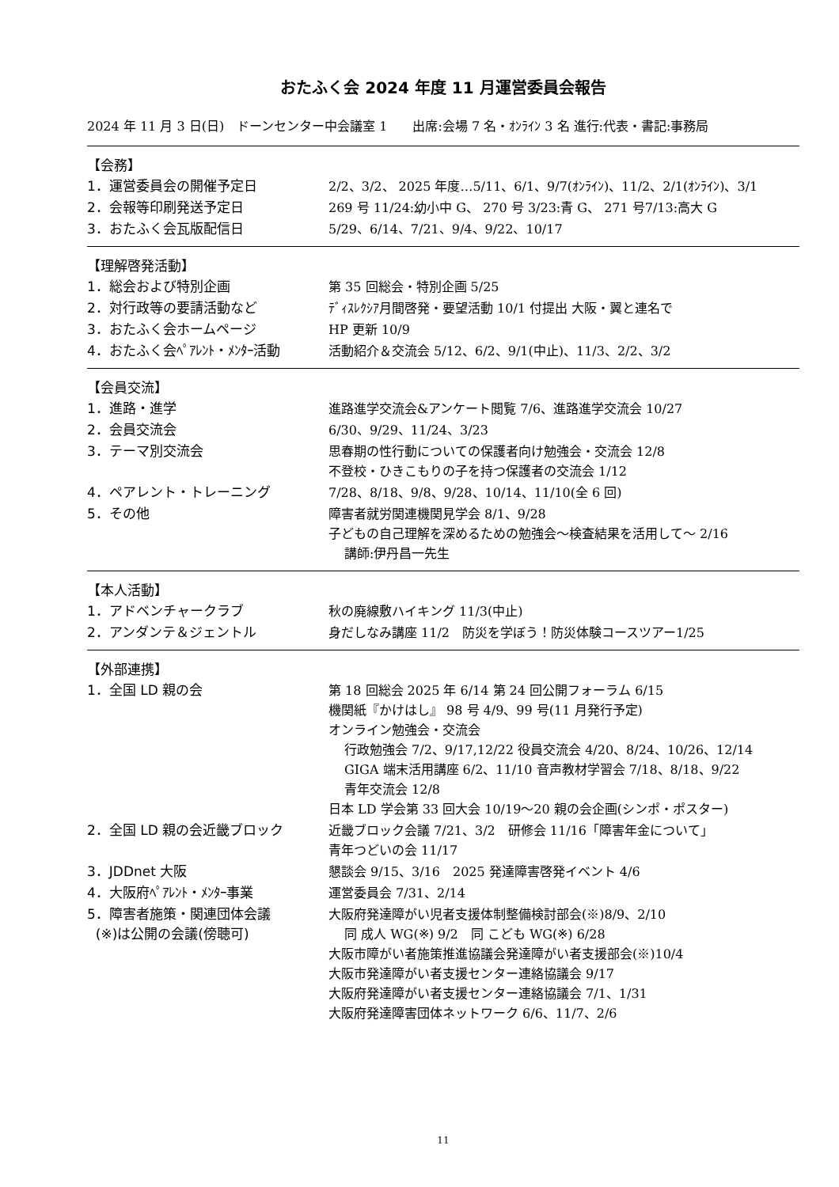おたふく会 2024 年度 11 月運営委員会報告
2024 年 11 月 3 日(日)　ドーンセンター中会議室 1　　出席:会場 7 名・ｵﾝﾗｲﾝ 3 名 進行:代表・書記:事務局
【会務】
| 1．運営委員会の開催予定日 | 2/2、3/2、 2025 年度…5/11、6/1、9/7(ｵﾝﾗｲﾝ)、11/2、2/1(ｵﾝﾗｲﾝ)、3/1 |
| 2．会報等印刷発送予定日 | 269 号 11/24:幼小中 G、 270 号 3/23:青 G、 271 号7/13:高大 G |
| 3．おたふく会瓦版配信日 | 5/29、6/14、7/21、9/4、9/22、10/17 |
【理解啓発活動】
| 1．総会および特別企画 | 第 35 回総会・特別企画 5/25 |
| 2．対行政等の要請活動など | ﾃﾞｨｽﾚｸｼｱ月間啓発・要望活動 10/1 付提出 大阪・翼と連名で |
| 3．おたふく会ホームページ | HP 更新 10/9 |
| 4．おたふく会ﾍﾟｱﾚﾝﾄ・ﾒﾝﾀｰ活動 | 活動紹介＆交流会 5/12、6/2、9/1(中止)、11/3、2/2、3/2 |
【会員交流】
| 1．進路・進学 | 進路進学交流会&アンケート閲覧 7/6、進路進学交流会 10/27 |
| 2．会員交流会 | 6/30、9/29、11/24、3/23 |
| 3．テーマ別交流会 | 思春期の性行動についての保護者向け勉強会・交流会 12/8 不登校・ひきこもりの子を持つ保護者の交流会 1/12 |
| 4．ペアレント・トレーニング | 7/28、8/18、9/8、9/28、10/14、11/10(全 6 回) |
| 5．その他 | 障害者就労関連機関見学会 8/1、9/28 子どもの自己理解を深めるための勉強会～検査結果を活用して～ 2/16 講師:伊丹昌一先生 |
【本人活動】
| 1．アドベンチャークラブ | 秋の廃線敷ハイキング 11/3(中止) |
| 2．アンダンテ＆ジェントル | 身だしなみ講座 11/2 防災を学ぼう！防災体験コースツアー1/25 |
【外部連携】
| 1．全国 LD 親の会 | 第 18 回総会 2025 年 6/14 第 24 回公開フォーラム 6/15 機関紙『かけはし』 98 号 4/9、99 号(11 月発行予定) オンライン勉強会・交流会 行政勉強会 7/2、9/17,12/22 役員交流会 4/20、8/24、10/26、12/14 GIGA 端末活用講座 6/2、11/10 音声教材学習会 7/18、8/18、9/22 青年交流会 12/8 日本 LD 学会第 33 回大会 10/19～20 親の会企画(シンポ・ポスター) |
| 2．全国 LD 親の会近畿ブロック | 近畿ブロック会議 7/21、3/2 研修会 11/16「障害年金について」 青年つどいの会 11/17 |
| 3．JDDnet 大阪 | 懇談会 9/15、3/16 2025 発達障害啓発イベント 4/6 |
| 4．大阪府ﾍﾟｱﾚﾝﾄ・ﾒﾝﾀｰ事業 | 運営委員会 7/31、2/14 |
| 5．障害者施策・関連団体会議 (※)は公開の会議(傍聴可) | 大阪府発達障がい児者支援体制整備検討部会(※)8/9、2/10 同 成人 WG(※) 9/2 同 こども WG(※) 6/28 大阪市障がい者施策推進協議会発達障がい者支援部会(※)10/4 大阪市発達障がい者支援センター連絡協議会 9/17 大阪府発達障がい者支援センター連絡協議会 7/1、1/31 大阪府発達障害団体ネットワーク 6/6、11/7、2/6 |
11